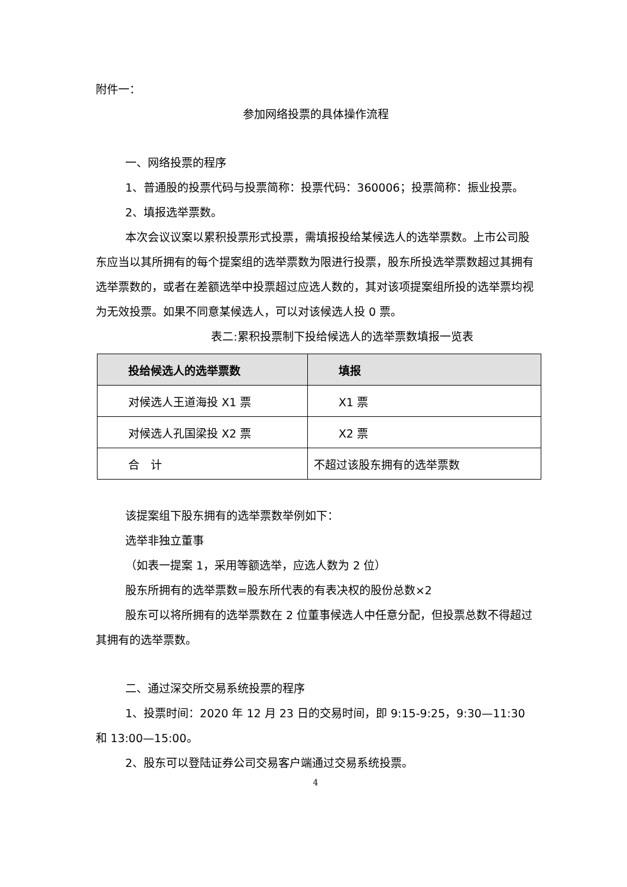附件一：
参加网络投票的具体操作流程
一、网络投票的程序
1、普通股的投票代码与投票简称：投票代码：360006；投票简称：振业投票。
2、填报选举票数。
本次会议议案以累积投票形式投票，需填报投给某候选人的选举票数。上市公司股东应当以其所拥有的每个提案组的选举票数为限进行投票，股东所投选举票数超过其拥有选举票数的，或者在差额选举中投票超过应选人数的，其对该项提案组所投的选举票均视为无效投票。如果不同意某候选人，可以对该候选人投 0 票。
表二:累积投票制下投给候选人的选举票数填报一览表
| 投给候选人的选举票数 | 填报 |
| --- | --- |
| 对候选人王道海投 X1 票 | X1 票 |
| 对候选人孔国梁投 X2 票 | X2 票 |
| 合 计 | 不超过该股东拥有的选举票数 |
该提案组下股东拥有的选举票数举例如下：
选举非独立董事
（如表一提案 1，采用等额选举，应选人数为 2 位）
股东所拥有的选举票数=股东所代表的有表决权的股份总数×2
股东可以将所拥有的选举票数在 2 位董事候选人中任意分配，但投票总数不得超过其拥有的选举票数。
二、通过深交所交易系统投票的程序
1、投票时间：2020 年 12 月 23 日的交易时间，即 9:15-9:25，9:30—11:30 和 13:00—15:00。
2、股东可以登陆证券公司交易客户端通过交易系统投票。
4